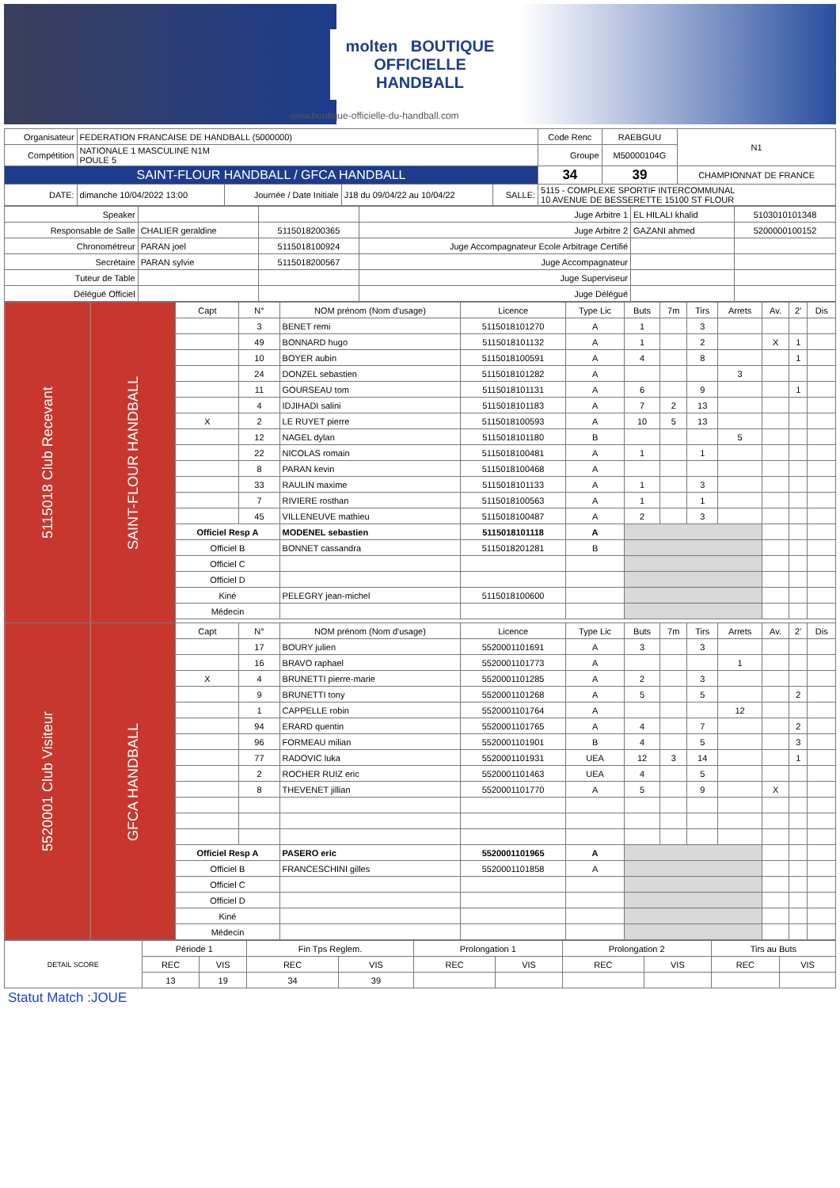molten BOUTIQUE
OFFICIELLE
HANDBALL
www.boutique-officielle-du-handball.com
| Organisateur | FEDERATION FRANCAISE DE HANDBALL (5000000) | | | | Code Renc | RAEBGUU | N1 |
| Compétition | NATIONALE 1 MASCULINE N1M POULE 5 | | | | Groupe | M50000104G | |
| SAINT-FLOUR HANDBALL / GFCA HANDBALL | | | | | 34 | 39 | CHAMPIONNAT DE FRANCE |
| DATE: | dimanche 10/04/2022 13:00 | Journée / Date Initiale | J18 du 09/04/22 au 10/04/22 | SALLE: | 5115 - COMPLEXE SPORTIF INTERCOMMUNAL 10 AVENUE DE BESSERETTE 15100 ST FLOUR | | |
| Speaker | | | Juge Arbitre 1 | EL HILALI khalid | 5103010101348 |
| Responsable de Salle | CHALIER geraldine | 5115018200365 | Juge Arbitre 2 | GAZANI ahmed | 5200000100152 |
| Chronométreur | PARAN joel | 5115018100924 | Juge Accompagnateur Ecole Arbitrage Certifié | | |
| Secrétaire | PARAN sylvie | 5115018200567 | Juge Accompagnateur | | |
| Tuteur de Table | | | Juge Superviseur | | |
| Délégué Officiel | | | Juge Délégué | | |
| 5115018 Club Recevant | SAINT-FLOUR HANDBALL | Capt | N° | NOM prénom (Nom d'usage) | Licence | Type Lic | Buts | 7m | Tirs | Arrets | Av. | 2' | Dis |
| | | | 3 | BENET remi | 5115018101270 | A | 1 | | 3 | | | | |
| | | | 49 | BONNARD hugo | 5115018101132 | A | 1 | | 2 | | X | 1 | |
| | | | 10 | BOYER aubin | 5115018100591 | A | 4 | | 8 | | | 1 | |
| | | | 24 | DONZEL sebastien | 5115018101282 | A | | | | 3 | | | |
| | | | 11 | GOURSEAU tom | 5115018101131 | A | 6 | | 9 | | | 1 | |
| | | | 4 | IDJIHADI salini | 5115018101183 | A | 7 | 2 | 13 | | | | |
| | | X | 2 | LE RUYET pierre | 5115018100593 | A | 10 | 5 | 13 | | | | |
| | | | 12 | NAGEL dylan | 5115018101180 | B | | | | 5 | | | |
| | | | 22 | NICOLAS romain | 5115018100481 | A | 1 | | 1 | | | | |
| | | | 8 | PARAN kevin | 5115018100468 | A | | | | | | | |
| | | | 33 | RAULIN maxime | 5115018101133 | A | 1 | | 3 | | | | |
| | | | 7 | RIVIERE rosthan | 5115018100563 | A | 1 | | 1 | | | | |
| | | | 45 | VILLENEUVE mathieu | 5115018100487 | A | 2 | | 3 | | | | |
| | | Officiel Resp A | | MODENEL sebastien | 5115018101118 | A | | | | | | | |
| | | Officiel B | | BONNET cassandra | 5115018201281 | B | | | | | | | |
| | | Officiel C | | | | | | | | | | | |
| | | Officiel D | | | | | | | | | | | |
| | | Kiné | | PELEGRY jean-michel | 5115018100600 | | | | | | | | |
| | | Médecin | | | | | | | | | | | |
| 5520001 Club Visiteur | GFCA HANDBALL | Capt | N° | NOM prénom (Nom d'usage) | Licence | Type Lic | Buts | 7m | Tirs | Arrets | Av. | 2' | Dis |
| | | | 17 | BOURY julien | 5520001101691 | A | 3 | | 3 | | | | |
| | | | 16 | BRAVO raphael | 5520001101773 | A | | | | 1 | | | |
| | | X | 4 | BRUNETTI pierre-marie | 5520001101285 | A | 2 | | 3 | | | | |
| | | | 9 | BRUNETTI tony | 5520001101268 | A | 5 | | 5 | | | 2 | |
| | | | 1 | CAPPELLE robin | 5520001101764 | A | | | | 12 | | | |
| | | | 94 | ERARD quentin | 5520001101765 | A | 4 | | 7 | | | 2 | |
| | | | 96 | FORMEAU milian | 5520001101901 | B | 4 | | 5 | | | 3 | |
| | | | 77 | RADOVIC luka | 5520001101931 | UEA | 12 | 3 | 14 | | | 1 | |
| | | | 2 | ROCHER RUIZ eric | 5520001101463 | UEA | 4 | | 5 | | | | |
| | | | 8 | THEVENET jillian | 5520001101770 | A | 5 | | 9 | | X | | |
| | | Officiel Resp A | | PASERO eric | 5520001101965 | A | | | | | | | |
| | | Officiel B | | FRANCESCHINI gilles | 5520001101858 | A | | | | | | | |
| | | Officiel C | | | | | | | | | | | |
| | | Officiel D | | | | | | | | | | | |
| | | Kiné | | | | | | | | | | | |
| | | Médecin | | | | | | | | | | | |
| DETAIL SCORE | Période 1 | | Fin Tps Reglem. | | Prolongation 1 | | Prolongation 2 | | Tirs au Buts | |
| | REC | VIS | REC | VIS | REC | VIS | REC | VIS | REC | VIS |
| | 13 | 19 | 34 | 39 | | | | | | |
Statut Match :JOUE